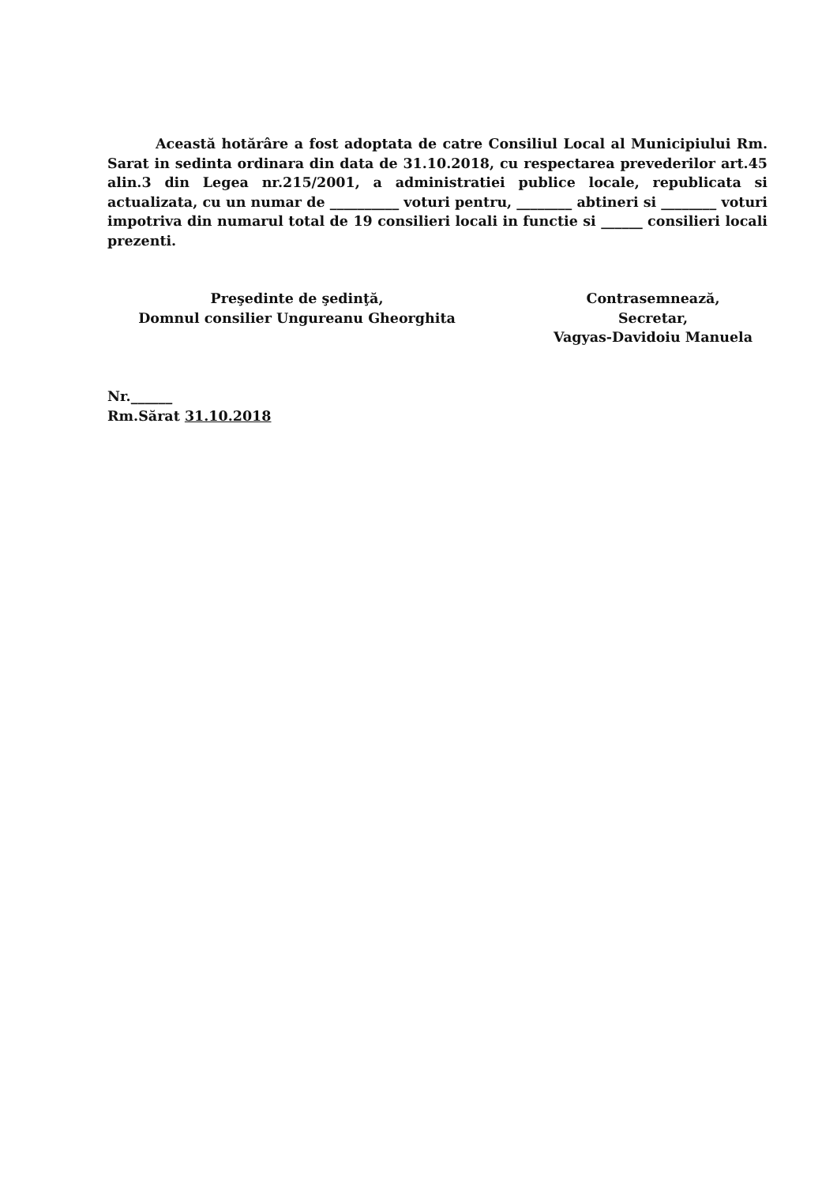Această hotărâre a fost adoptata de catre Consiliul Local al Municipiului Rm. Sarat in sedinta ordinara din data de 31.10.2018, cu respectarea prevederilor art.45 alin.3 din Legea nr.215/2001, a administratiei publice locale, republicata si actualizata, cu un numar de __________ voturi pentru, ________ abtineri si ________ voturi impotriva din numarul total de 19 consilieri locali in functie si ______ consilieri locali prezenti.
Preşedinte de şedinţă,
Domnul consilier Ungureanu Gheorghita
Contrasemnează,
Secretar,
Vagyas-Davidoiu Manuela
Nr.______
Rm.Sărat 31.10.2018